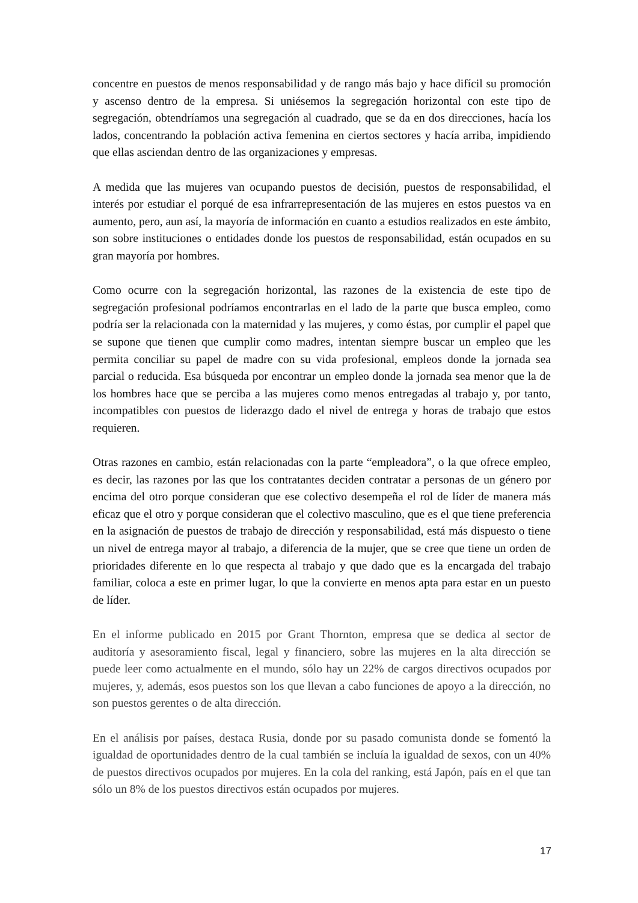concentre en puestos de menos responsabilidad y de rango más bajo y hace difícil su promoción y ascenso dentro de la empresa. Si uniésemos la segregación horizontal con este tipo de segregación, obtendríamos una segregación al cuadrado, que se da en dos direcciones, hacía los lados, concentrando la población activa femenina en ciertos sectores y hacía arriba, impidiendo que ellas asciendan dentro de las organizaciones y empresas.
A medida que las mujeres van ocupando puestos de decisión, puestos de responsabilidad, el interés por estudiar el porqué de esa infrarrepresentación de las mujeres en estos puestos va en aumento, pero, aun así, la mayoría de información en cuanto a estudios realizados en este ámbito, son sobre instituciones o entidades donde los puestos de responsabilidad, están ocupados en su gran mayoría por hombres.
Como ocurre con la segregación horizontal, las razones de la existencia de este tipo de segregación profesional podríamos encontrarlas en el lado de la parte que busca empleo, como podría ser la relacionada con la maternidad y las mujeres, y como éstas, por cumplir el papel que se supone que tienen que cumplir como madres, intentan siempre buscar un empleo que les permita conciliar su papel de madre con su vida profesional, empleos donde la jornada sea parcial o reducida. Esa búsqueda por encontrar un empleo donde la jornada sea menor que la de los hombres hace que se perciba a las mujeres como menos entregadas al trabajo y, por tanto, incompatibles con puestos de liderazgo dado el nivel de entrega y horas de trabajo que estos requieren.
Otras razones en cambio, están relacionadas con la parte “empleadora”, o la que ofrece empleo, es decir, las razones por las que los contratantes deciden contratar a personas de un género por encima del otro porque consideran que ese colectivo desempeña el rol de líder de manera más eficaz que el otro y porque consideran que el colectivo masculino, que es el que tiene preferencia en la asignación de puestos de trabajo de dirección y responsabilidad, está más dispuesto o tiene un nivel de entrega mayor al trabajo, a diferencia de la mujer, que se cree que tiene un orden de prioridades diferente en lo que respecta al trabajo y que dado que es la encargada del trabajo familiar, coloca a este en primer lugar, lo que la convierte en menos apta para estar en un puesto de líder.
En el informe publicado en 2015 por Grant Thornton, empresa que se dedica al sector de auditoría y asesoramiento fiscal, legal y financiero, sobre las mujeres en la alta dirección se puede leer como actualmente en el mundo, sólo hay un 22% de cargos directivos ocupados por mujeres, y, además, esos puestos son los que llevan a cabo funciones de apoyo a la dirección, no son puestos gerentes o de alta dirección.
En el análisis por países, destaca Rusia, donde por su pasado comunista donde se fomentó la igualdad de oportunidades dentro de la cual también se incluía la igualdad de sexos, con un 40% de puestos directivos ocupados por mujeres. En la cola del ranking, está Japón, país en el que tan sólo un 8% de los puestos directivos están ocupados por mujeres.
17